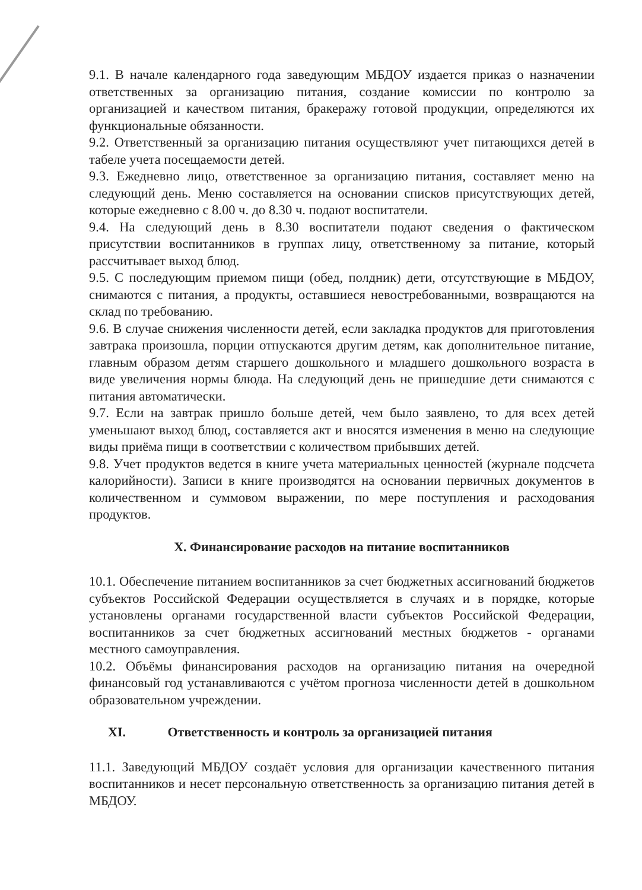9.1. В начале календарного года заведующим МБДОУ издается приказ о назначении ответственных за организацию питания, создание комиссии по контролю за организацией и качеством питания, бракеражу готовой продукции, определяются их функциональные обязанности.
9.2. Ответственный за организацию питания осуществляют учет питающихся детей в табеле учета посещаемости детей.
9.3. Ежедневно лицо, ответственное за организацию питания, составляет меню на следующий день. Меню составляется на основании списков присутствующих детей, которые ежедневно с 8.00 ч. до 8.30 ч. подают воспитатели.
9.4. На следующий день в 8.30 воспитатели подают сведения о фактическом присутствии воспитанников в группах лицу, ответственному за питание, который рассчитывает выход блюд.
9.5. С последующим приемом пищи (обед, полдник) дети, отсутствующие в МБДОУ, снимаются с питания, а продукты, оставшиеся невостребованными, возвращаются на склад по требованию.
9.6. В случае снижения численности детей, если закладка продуктов для приготовления завтрака произошла, порции отпускаются другим детям, как дополнительное питание, главным образом детям старшего дошкольного и младшего дошкольного возраста в виде увеличения нормы блюда. На следующий день не пришедшие дети снимаются с питания автоматически.
9.7. Если на завтрак пришло больше детей, чем было заявлено, то для всех детей уменьшают выход блюд, составляется акт и вносятся изменения в меню на следующие виды приёма пищи в соответствии с количеством прибывших детей.
9.8. Учет продуктов ведется в книге учета материальных ценностей (журнале подсчета калорийности). Записи в книге производятся на основании первичных документов в количественном и суммовом выражении, по мере поступления и расходования продуктов.
X. Финансирование расходов на питание воспитанников
10.1. Обеспечение питанием воспитанников за счет бюджетных ассигнований бюджетов субъектов Российской Федерации осуществляется в случаях и в порядке, которые установлены органами государственной власти субъектов Российской Федерации, воспитанников за счет бюджетных ассигнований местных бюджетов - органами местного самоуправления.
10.2. Объёмы финансирования расходов на организацию питания на очередной финансовый год устанавливаются с учётом прогноза численности детей в дошкольном образовательном учреждении.
XI. Ответственность и контроль за организацией питания
11.1. Заведующий МБДОУ создаёт условия для организации качественного питания воспитанников и несет персональную ответственность за организацию питания детей в МБДОУ.